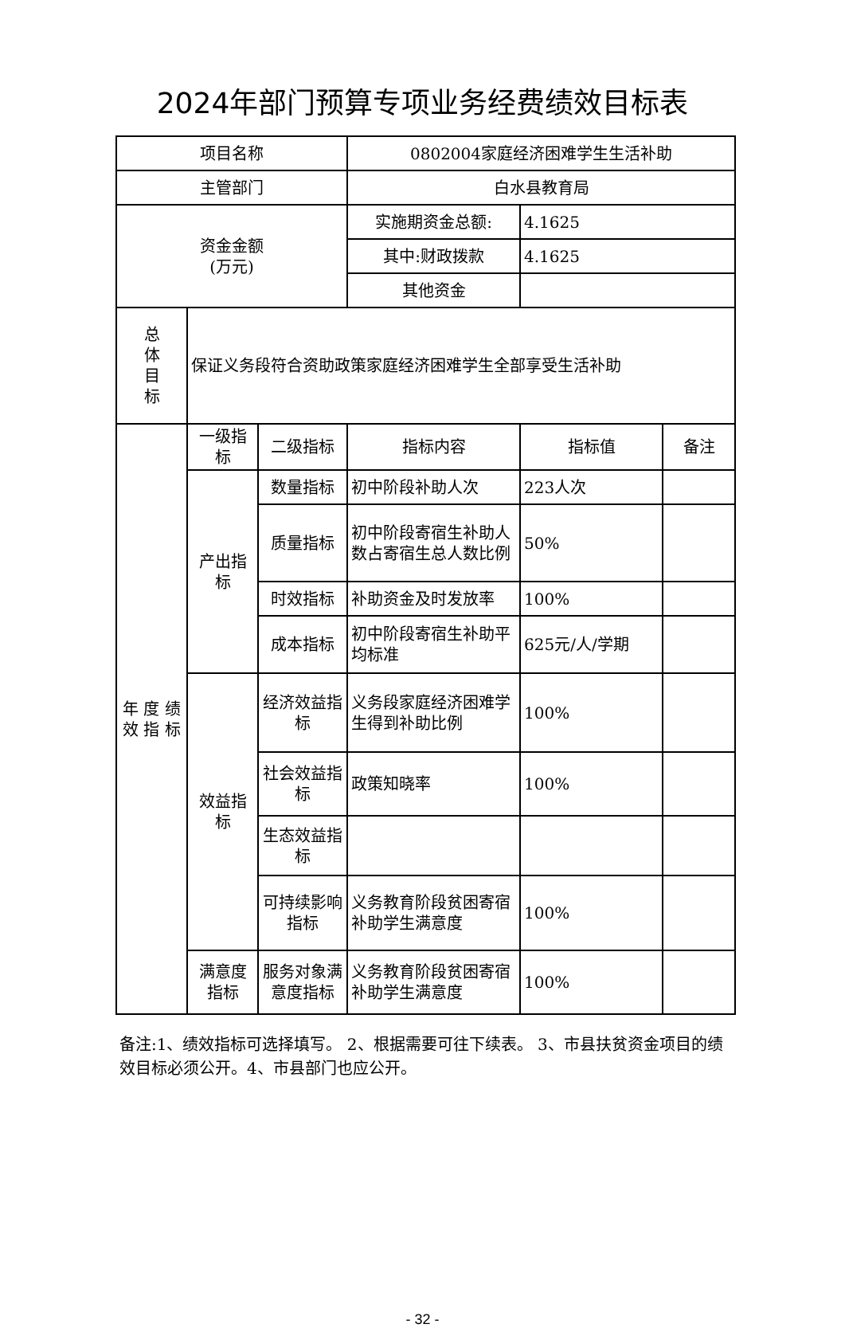2024年部门预算专项业务经费绩效目标表
| 项目名称 | | | 0802004家庭经济困难学生生活补助 | | |
| 主管部门 | | | 白水县教育局 | | |
| 资金金额 (万元) | | | 实施期资金总额: | 4.1625 | |
| | | | 其中:财政拨款 | 4.1625 | |
| | | | 其他资金 | | |
| 总 体 目 标 | 保证义务段符合资助政策家庭经济困难学生全部享受生活补助 | | | | |
| 年 度 绩 效 指 标 | 一级指标 | 二级指标 | 指标内容 | 指标值 | 备注 |
| | 产出指标 | 数量指标 | 初中阶段补助人次 | 223人次 | |
| | | 质量指标 | 初中阶段寄宿生补助人数占寄宿生总人数比例 | 50% | |
| | | 时效指标 | 补助资金及时发放率 | 100% | |
| | | 成本指标 | 初中阶段寄宿生补助平均标准 | 625元/人/学期 | |
| | 效益指标 | 经济效益指标 | 义务段家庭经济困难学生得到补助比例 | 100% | |
| | | 社会效益指标 | 政策知晓率 | 100% | |
| | | 生态效益指标 | | | |
| | | 可持续影响指标 | 义务教育阶段贫困寄宿补助学生满意度 | 100% | |
| | 满意度指标 | 服务对象满意度指标 | 义务教育阶段贫困寄宿补助学生满意度 | 100% | |
备注:1、绩效指标可选择填写。 2、根据需要可往下续表。 3、市县扶贫资金项目的绩效目标必须公开。4、市县部门也应公开。
- 32 -